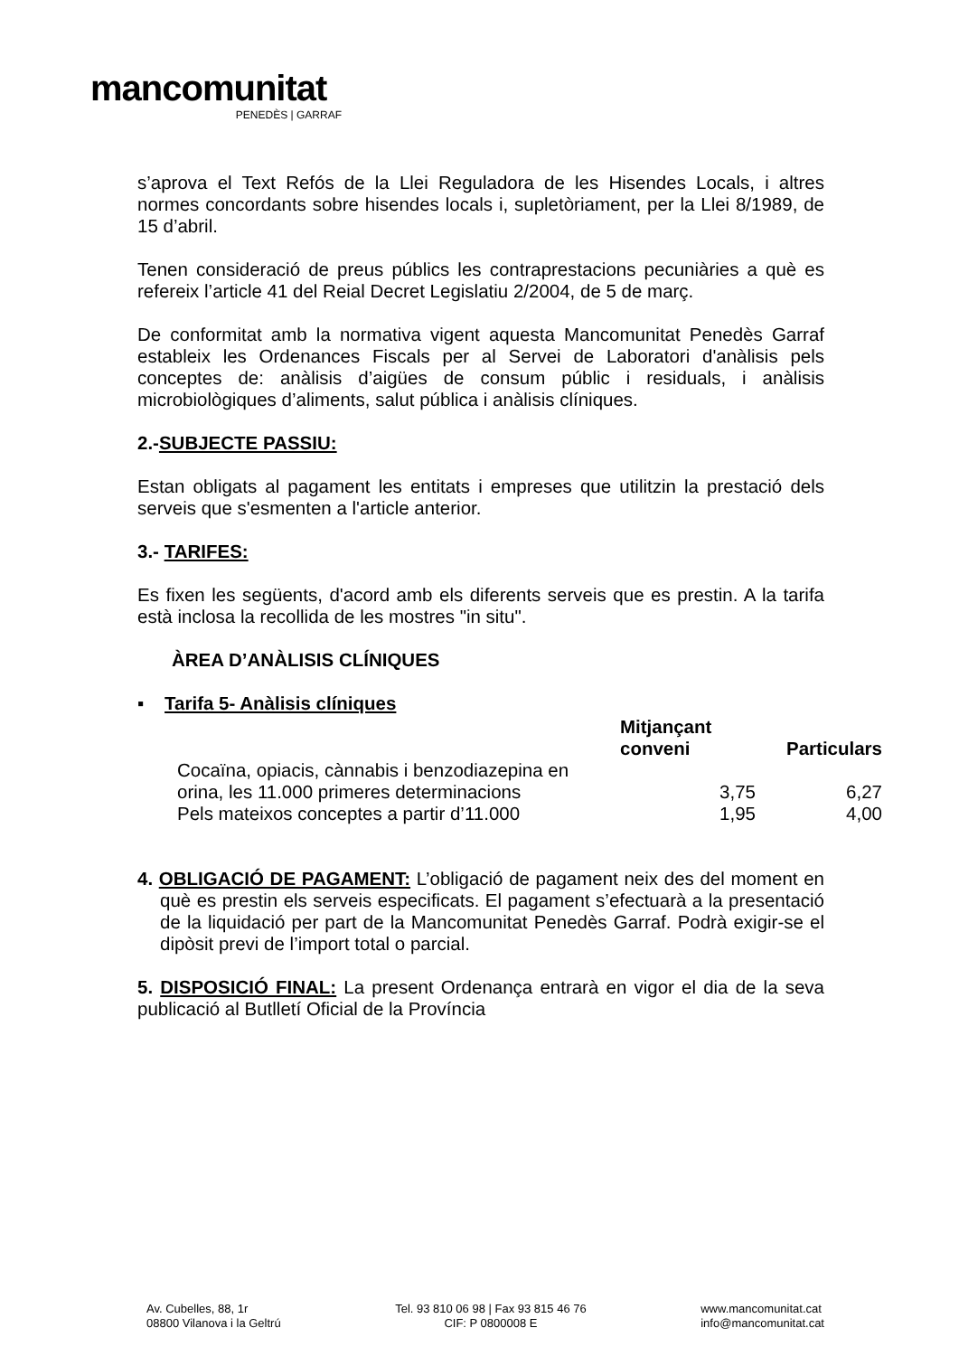mancomunitat
PENEDÈS | GARRAF
s’aprova el Text Refós de la Llei Reguladora de les Hisendes Locals, i altres normes concordants sobre hisendes locals i, supletòriament, per la Llei 8/1989, de 15 d’abril.
Tenen consideració de preus públics les contraprestacions pecuniàries a què es refereix l’article 41 del Reial Decret Legislatiu 2/2004, de 5 de març.
De conformitat amb la normativa vigent aquesta Mancomunitat Penedès Garraf estableix les Ordenances Fiscals per al Servei de Laboratori d'anàlisis pels conceptes de: anàlisis d’aigües de consum públic i residuals, i anàlisis microbiològiques d’aliments, salut pública i anàlisis clíniques.
2.-SUBJECTE PASSIU:
Estan obligats al pagament les entitats i empreses que utilitzin la prestació dels serveis que s'esmenten a l'article anterior.
3.- TARIFES:
Es fixen les següents, d'acord amb els diferents serveis que es prestin. A la tarifa està inclosa la recollida de les mostres "in situ".
ÀREA D’ANÀLISIS CLÍNIQUES
▪ Tarifa 5- Anàlisis clíniques
| | Mitjançant conveni | Particulars |
| --- | --- | --- |
| Cocaïna, opiacis, cànnabis i benzodiazepina en orina, les 11.000 primeres determinacions | 3,75 | 6,27 |
| Pels mateixos conceptes a partir d’11.000 | 1,95 | 4,00 |
4. OBLIGACIÓ DE PAGAMENT: L’obligació de pagament neix des del moment en què es prestin els serveis especificats. El pagament s’efectuarà a la presentació de la liquidació per part de la Mancomunitat Penedès Garraf. Podrà exigir-se el dipòsit previ de l’import total o parcial.
5. DISPOSICIÓ FINAL: La present Ordenança entrarà en vigor el dia de la seva publicació al Butlletí Oficial de la Província
Av. Cubelles, 88, 1r
08800 Vilanova i la Geltrú
Tel. 93 810 06 98 | Fax 93 815 46 76
CIF: P 0800008 E
www.mancomunitat.cat
info@mancomunitat.cat